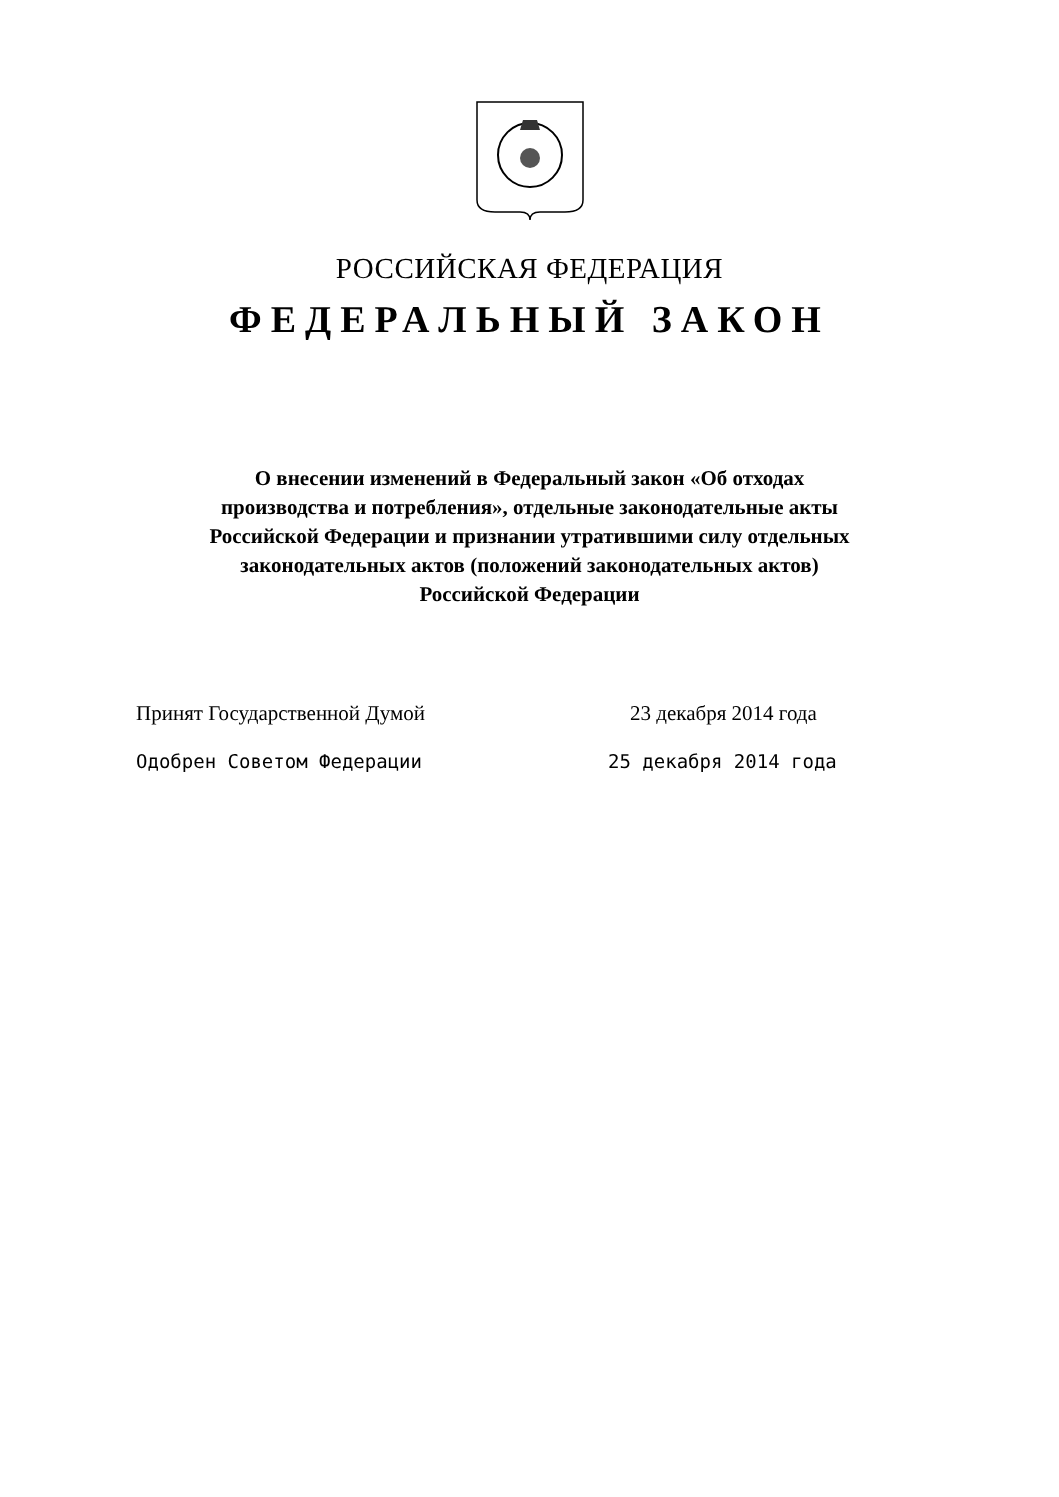РОССИЙСКАЯ ФЕДЕРАЦИЯ
ФЕДЕРАЛЬНЫЙ ЗАКОН
О внесении изменений в Федеральный закон «Об отходах
производства и потребления», отдельные законодательные акты
Российской Федерации и признании утратившими силу отдельных
законодательных актов (положений законодательных актов)
Российской Федерации
Принят Государственной Думой 23 декабря 2014 года
Одобрен Советом Федерации 25 декабря 2014 года